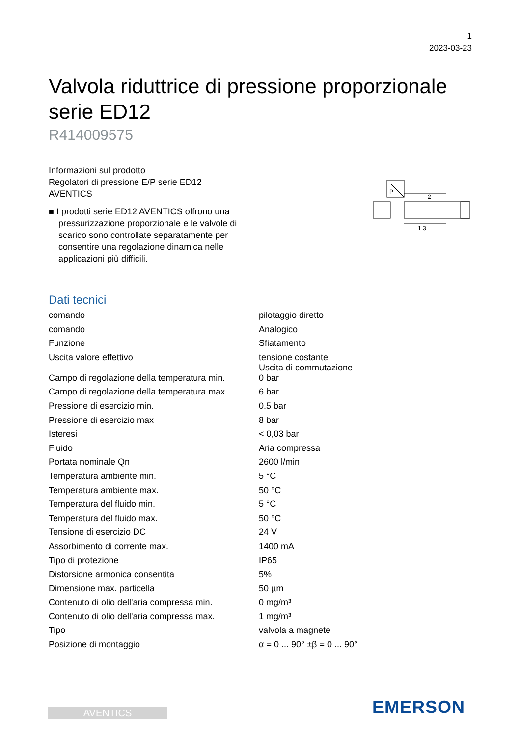1
2023-03-23
Valvola riduttrice di pressione proporzionale serie ED12
R414009575
Informazioni sul prodotto
Regolatori di pressione E/P serie ED12
AVENTICS
■ I prodotti serie ED12 AVENTICS offrono una pressurizzazione proporzionale e le valvole di scarico sono controllate separatamente per consentire una regolazione dinamica nelle applicazioni più difficili.
P
2
1 3
Dati tecnici
| comando | pilotaggio diretto |
| comando | Analogico |
| Funzione | Sfiatamento |
| Uscita valore effettivo | tensione costante Uscita di commutazione |
| Campo di regolazione della temperatura min. | 0 bar |
| Campo di regolazione della temperatura max. | 6 bar |
| Pressione di esercizio min. | 0.5 bar |
| Pressione di esercizio max | 8 bar |
| Isteresi | < 0,03 bar |
| Fluido | Aria compressa |
| Portata nominale Qn | 2600 l/min |
| Temperatura ambiente min. | 5 °C |
| Temperatura ambiente max. | 50 °C |
| Temperatura del fluido min. | 5 °C |
| Temperatura del fluido max. | 50 °C |
| Tensione di esercizio DC | 24 V |
| Assorbimento di corrente max. | 1400 mA |
| Tipo di protezione | IP65 |
| Distorsione armonica consentita | 5% |
| Dimensione max. particella | 50 µm |
| Contenuto di olio dell'aria compressa min. | 0 mg/m³ |
| Contenuto di olio dell'aria compressa max. | 1 mg/m³ |
| Tipo | valvola a magnete |
| Posizione di montaggio | α = 0 ... 90° ±β = 0 ... 90° |
AVENTICS EMERSON